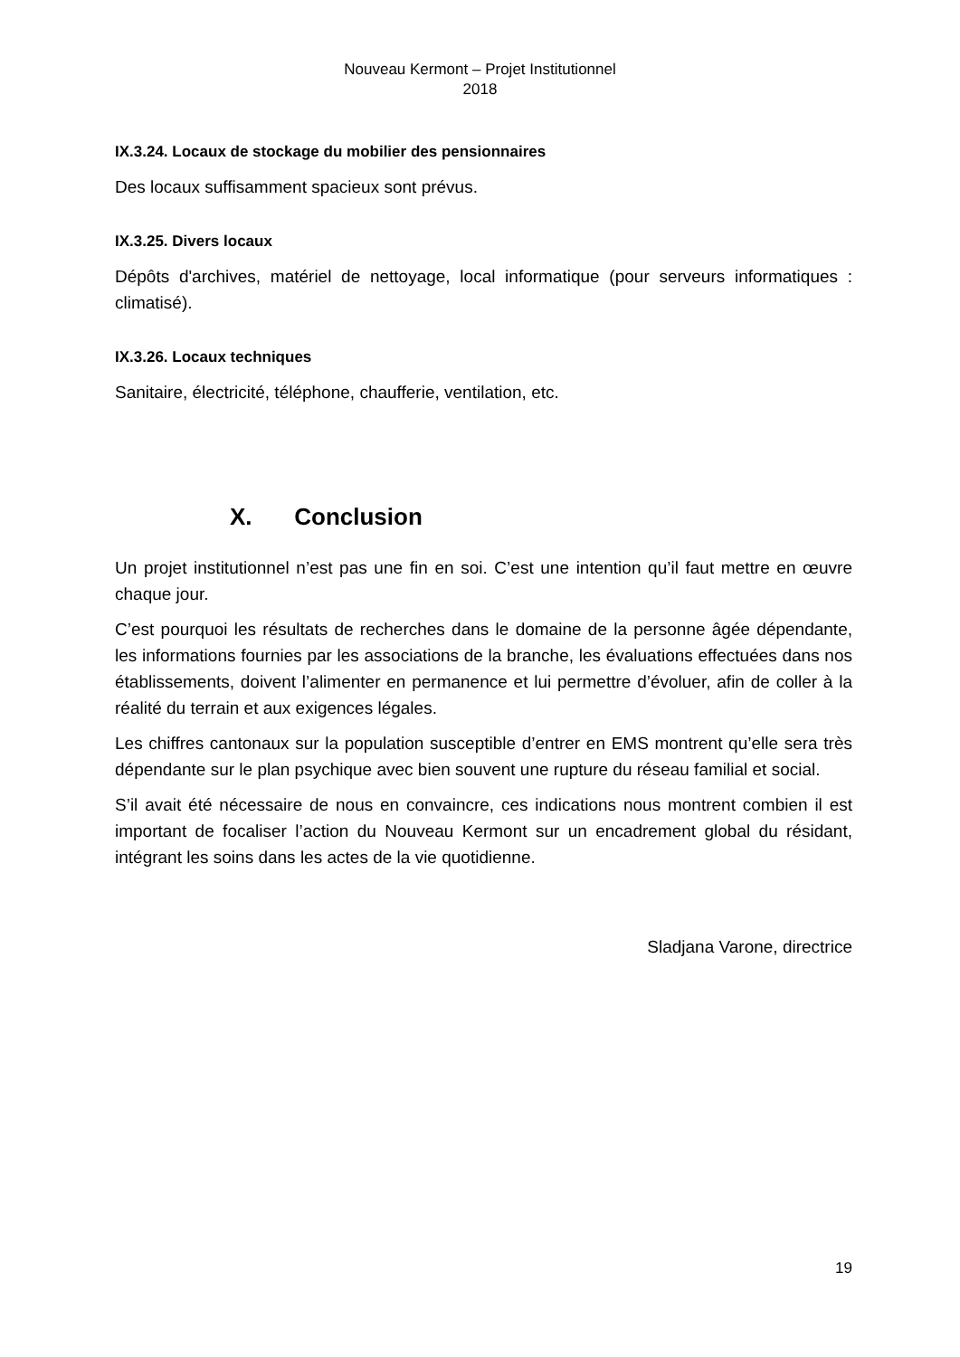Nouveau Kermont – Projet Institutionnel
2018
IX.3.24. Locaux de stockage du mobilier des pensionnaires
Des locaux suffisamment spacieux sont prévus.
IX.3.25. Divers locaux
Dépôts d'archives, matériel de nettoyage, local informatique (pour serveurs informatiques : climatisé).
IX.3.26. Locaux techniques
Sanitaire, électricité, téléphone, chaufferie, ventilation, etc.
X. Conclusion
Un projet institutionnel n’est pas une fin en soi. C’est une intention qu’il faut mettre en œuvre chaque jour.
C’est pourquoi les résultats de recherches dans le domaine de la personne âgée dépendante, les informations fournies par les associations de la branche, les évaluations effectuées dans nos établissements, doivent l’alimenter en permanence et lui permettre d’évoluer, afin de coller à la réalité du terrain et aux exigences légales.
Les chiffres cantonaux sur la population susceptible d’entrer en EMS montrent qu’elle sera très dépendante sur le plan psychique avec bien souvent une rupture du réseau familial et social.
S’il avait été nécessaire de nous en convaincre, ces indications nous montrent combien il est important de focaliser l’action du Nouveau Kermont sur un encadrement global du résidant, intégrant les soins dans les actes de la vie quotidienne.
Sladjana Varone, directrice
19